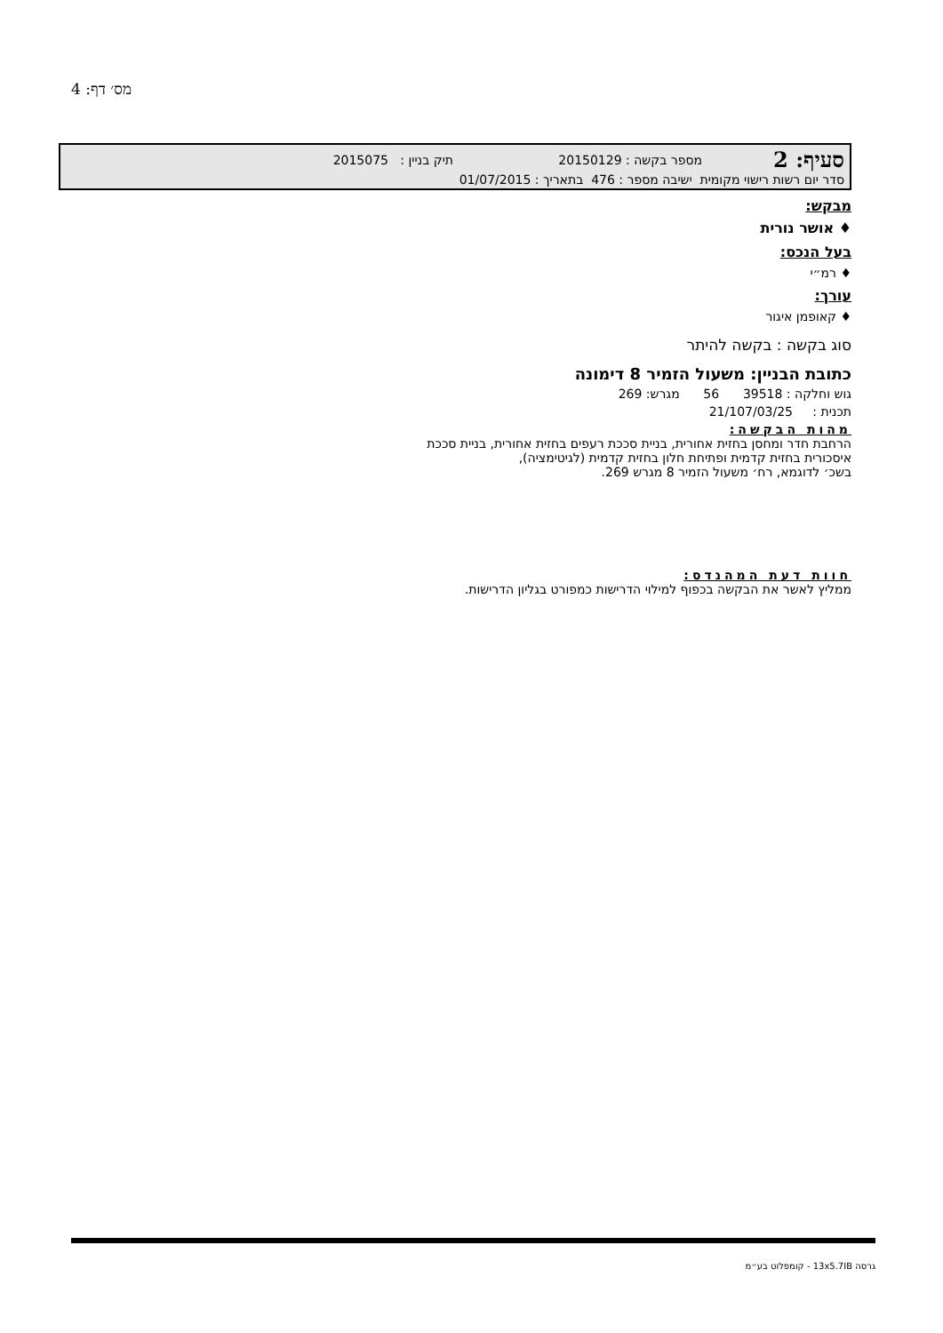מס׳ דף: 4
סעיף: 2 מספר בקשה : 20150129 תיק בניין : 2015075
סדר יום רשות רישוי מקומית ישיבה מספר : 476 בתאריך : 01/07/2015
מבקש:
♦ אושר נורית
בעל הנכס:
♦ רמ״י
עורך:
♦ קאופמן איגור
סוג בקשה : בקשה להיתר
כתובת הבניין: משעול הזמיר 8 דימונה
גוש וחלקה : 39518 56 מגרש: 269
תכנית : 21/107/03/25
מהות הבקשה:
הרחבת חדר ומחסן בחזית אחורית, בניית סככת רעפים בחזית אחורית, בניית סככת
איסכורית בחזית קדמית ופתיחת חלון בחזית קדמית (לגיטימציה),
בשכ׳ לדוגמא, רח׳ משעול הזמיר 8 מגרש 269.
חוות דעת המהנדס:
ממליץ לאשר את הבקשה בכפוף למילוי הדרישות כמפורט בגליון הדרישות.
גרסה 13x5.7IB - קומפלוט בע״מ